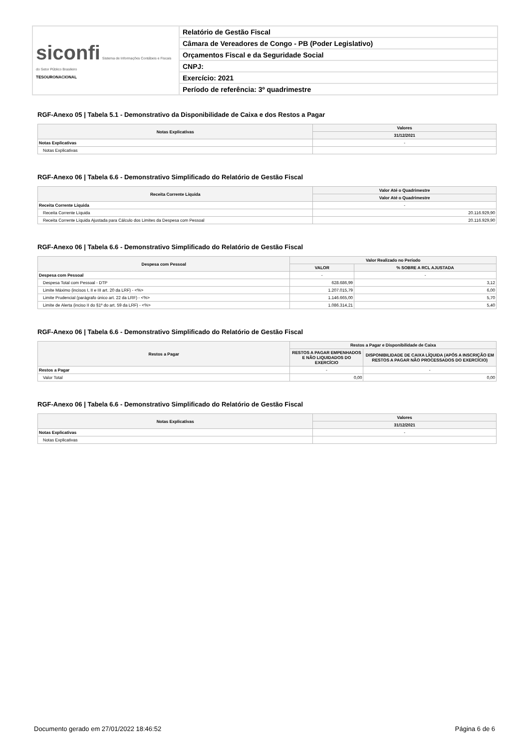| siconfi Sistema de Informações Contábeis e Fiscais do Setor Público Brasileiro TESOURONACIONAL | Relatório de Gestão Fiscal |
| | Câmara de Vereadores de Congo - PB (Poder Legislativo) |
| | Orçamentos Fiscal e da Seguridade Social |
| | CNPJ: |
| | Exercício: 2021 |
| | Período de referência: 3º quadrimestre |
RGF-Anexo 05 | Tabela 5.1 - Demonstrativo da Disponibilidade de Caixa e dos Restos a Pagar
| Notas Explicativas | Valores |
| --- | --- |
| | 31/12/2021 |
| Notas Explicativas | - |
| Notas Explicativas | |
RGF-Anexo 06 | Tabela 6.6 - Demonstrativo Simplificado do Relatório de Gestão Fiscal
| Receita Corrente Líquida | Valor Até o Quadrimestre |
| --- | --- |
| | Valor Até o Quadrimestre |
| Receita Corrente Líquida | - |
| Receita Corrente Líquida | 20.116.929,90 |
| Receita Corrente Líquida Ajustada para Cálculo dos Limites da Despesa com Pessoal | 20.116.929,90 |
RGF-Anexo 06 | Tabela 6.6 - Demonstrativo Simplificado do Relatório de Gestão Fiscal
| Despesa com Pessoal | Valor Realizado no Período | |
| --- | --- | --- |
| | VALOR | % SOBRE A RCL AJUSTADA |
| Despesa com Pessoal | - | - |
| Despesa Total com Pessoal - DTP | 628.686,99 | 3,12 |
| Limite Máximo (incisos I, II e III art. 20 da LRF) - <%> | 1.207.015,79 | 6,00 |
| Limite Prudencial (parágrafo único art. 22 da LRF) - <%> | 1.146.665,00 | 5,70 |
| Limite de Alerta (inciso II do §1º do art. 59 da LRF) - <%> | 1.086.314,21 | 5,40 |
RGF-Anexo 06 | Tabela 6.6 - Demonstrativo Simplificado do Relatório de Gestão Fiscal
| Restos a Pagar | Restos a Pagar e Disponibilidade de Caixa | |
| --- | --- | --- |
| | RESTOS A PAGAR EMPENHADOS E NÃO LIQUIDADOS DO EXERCÍCIO | DISPONIBILIDADE DE CAIXA LÍQUIDA (APÓS A INSCRIÇÃO EM RESTOS A PAGAR NÃO PROCESSADOS DO EXERCÍCIO) |
| Restos a Pagar | - | - |
| Valor Total | 0,00 | 0,00 |
RGF-Anexo 06 | Tabela 6.6 - Demonstrativo Simplificado do Relatório de Gestão Fiscal
| Notas Explicativas | Valores |
| --- | --- |
| | 31/12/2021 |
| Notas Explicativas | - |
| Notas Explicativas | |
Documento gerado em 27/01/2022 18:46:52 Página 6 de 6